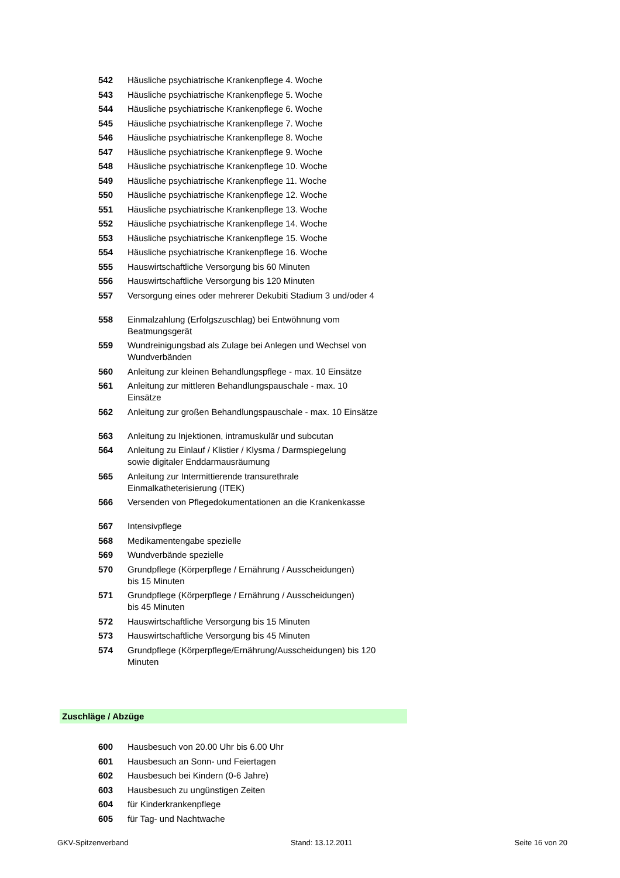| 542 | Häusliche psychiatrische Krankenpflege 4. Woche |
| 543 | Häusliche psychiatrische Krankenpflege 5. Woche |
| 544 | Häusliche psychiatrische Krankenpflege 6. Woche |
| 545 | Häusliche psychiatrische Krankenpflege 7. Woche |
| 546 | Häusliche psychiatrische Krankenpflege 8. Woche |
| 547 | Häusliche psychiatrische Krankenpflege 9. Woche |
| 548 | Häusliche psychiatrische Krankenpflege 10. Woche |
| 549 | Häusliche psychiatrische Krankenpflege 11. Woche |
| 550 | Häusliche psychiatrische Krankenpflege 12. Woche |
| 551 | Häusliche psychiatrische Krankenpflege 13. Woche |
| 552 | Häusliche psychiatrische Krankenpflege 14. Woche |
| 553 | Häusliche psychiatrische Krankenpflege 15. Woche |
| 554 | Häusliche psychiatrische Krankenpflege 16. Woche |
| 555 | Hauswirtschaftliche Versorgung bis 60 Minuten |
| 556 | Hauswirtschaftliche Versorgung bis 120 Minuten |
| 557 | Versorgung eines oder mehrerer Dekubiti Stadium 3 und/oder 4 |
| 558 | Einmalzahlung (Erfolgszuschlag) bei Entwöhnung vom Beatmungsgerät |
| 559 | Wundreinigungsbad als Zulage bei Anlegen und Wechsel von Wundverbänden |
| 560 | Anleitung zur kleinen Behandlungspflege - max. 10 Einsätze |
| 561 | Anleitung zur mittleren Behandlungspauschale - max. 10 Einsätze |
| 562 | Anleitung zur großen Behandlungspauschale - max. 10 Einsätze |
| 563 | Anleitung zu Injektionen, intramuskulär und subcutan |
| 564 | Anleitung zu Einlauf / Klistier / Klysma / Darmspiegelung sowie digitaler Enddarmausräumung |
| 565 | Anleitung zur Intermittierende transurethrale Einmalkatheterisierung (ITEK) |
| 566 | Versenden von Pflegedokumentationen an die Krankenkasse |
| 567 | Intensivpflege |
| 568 | Medikamentengabe spezielle |
| 569 | Wundverbände spezielle |
| 570 | Grundpflege (Körperpflege / Ernährung / Ausscheidungen) bis 15 Minuten |
| 571 | Grundpflege (Körperpflege / Ernährung / Ausscheidungen) bis 45 Minuten |
| 572 | Hauswirtschaftliche Versorgung bis 15 Minuten |
| 573 | Hauswirtschaftliche Versorgung bis 45 Minuten |
| 574 | Grundpflege (Körperpflege/Ernährung/Ausscheidungen) bis 120 Minuten |
Zuschläge / Abzüge
| 600 | Hausbesuch von 20.00 Uhr bis 6.00 Uhr |
| 601 | Hausbesuch an Sonn- und Feiertagen |
| 602 | Hausbesuch bei Kindern (0-6 Jahre) |
| 603 | Hausbesuch zu ungünstigen Zeiten |
| 604 | für Kinderkrankenpflege |
| 605 | für Tag- und Nachtwache |
GKV-Spitzenverband Stand: 13.12.2011 Seite 16 von 20